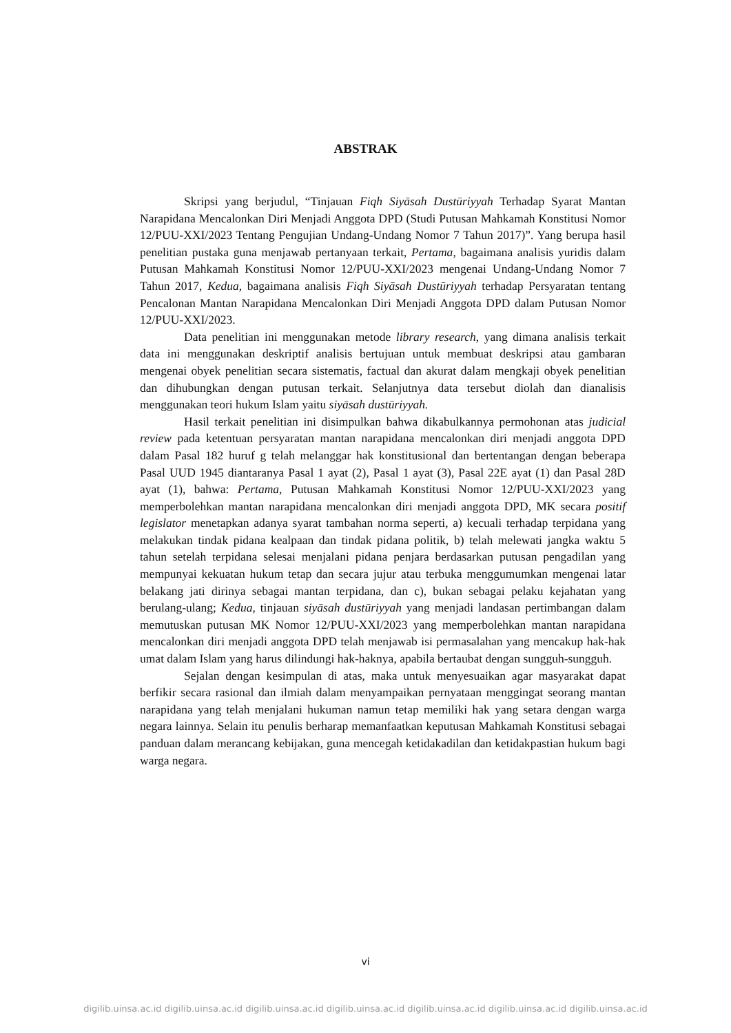ABSTRAK
Skripsi yang berjudul, “Tinjauan Fiqh Siyāsah Dustūriyyah Terhadap Syarat Mantan Narapidana Mencalonkan Diri Menjadi Anggota DPD (Studi Putusan Mahkamah Konstitusi Nomor 12/PUU-XXI/2023 Tentang Pengujian Undang-Undang Nomor 7 Tahun 2017)”. Yang berupa hasil penelitian pustaka guna menjawab pertanyaan terkait, Pertama, bagaimana analisis yuridis dalam Putusan Mahkamah Konstitusi Nomor 12/PUU-XXI/2023 mengenai Undang-Undang Nomor 7 Tahun 2017, Kedua, bagaimana analisis Fiqh Siyāsah Dustūriyyah terhadap Persyaratan tentang Pencalonan Mantan Narapidana Mencalonkan Diri Menjadi Anggota DPD dalam Putusan Nomor 12/PUU-XXI/2023.
Data penelitian ini menggunakan metode library research, yang dimana analisis terkait data ini menggunakan deskriptif analisis bertujuan untuk membuat deskripsi atau gambaran mengenai obyek penelitian secara sistematis, factual dan akurat dalam mengkaji obyek penelitian dan dihubungkan dengan putusan terkait. Selanjutnya data tersebut diolah dan dianalisis menggunakan teori hukum Islam yaitu siyāsah dustūriyyah.
Hasil terkait penelitian ini disimpulkan bahwa dikabulkannya permohonan atas judicial review pada ketentuan persyaratan mantan narapidana mencalonkan diri menjadi anggota DPD dalam Pasal 182 huruf g telah melanggar hak konstitusional dan bertentangan dengan beberapa Pasal UUD 1945 diantaranya Pasal 1 ayat (2), Pasal 1 ayat (3), Pasal 22E ayat (1) dan Pasal 28D ayat (1), bahwa: Pertama, Putusan Mahkamah Konstitusi Nomor 12/PUU-XXI/2023 yang memperbolehkan mantan narapidana mencalonkan diri menjadi anggota DPD, MK secara positif legislator menetapkan adanya syarat tambahan norma seperti, a) kecuali terhadap terpidana yang melakukan tindak pidana kealpaan dan tindak pidana politik, b) telah melewati jangka waktu 5 tahun setelah terpidana selesai menjalani pidana penjara berdasarkan putusan pengadilan yang mempunyai kekuatan hukum tetap dan secara jujur atau terbuka menggumumkan mengenai latar belakang jati dirinya sebagai mantan terpidana, dan c), bukan sebagai pelaku kejahatan yang berulang-ulang; Kedua, tinjauan siyāsah dustūriyyah yang menjadi landasan pertimbangan dalam memutuskan putusan MK Nomor 12/PUU-XXI/2023 yang memperbolehkan mantan narapidana mencalonkan diri menjadi anggota DPD telah menjawab isi permasalahan yang mencakup hak-hak umat dalam Islam yang harus dilindungi hak-haknya, apabila bertaubat dengan sungguh-sungguh.
Sejalan dengan kesimpulan di atas, maka untuk menyesuaikan agar masyarakat dapat berfikir secara rasional dan ilmiah dalam menyampaikan pernyataan menggingat seorang mantan narapidana yang telah menjalani hukuman namun tetap memiliki hak yang setara dengan warga negara lainnya. Selain itu penulis berharap memanfaatkan keputusan Mahkamah Konstitusi sebagai panduan dalam merancang kebijakan, guna mencegah ketidakadilan dan ketidakpastian hukum bagi warga negara.
vi
digilib.uinsa.ac.id digilib.uinsa.ac.id digilib.uinsa.ac.id digilib.uinsa.ac.id digilib.uinsa.ac.id digilib.uinsa.ac.id digilib.uinsa.ac.id